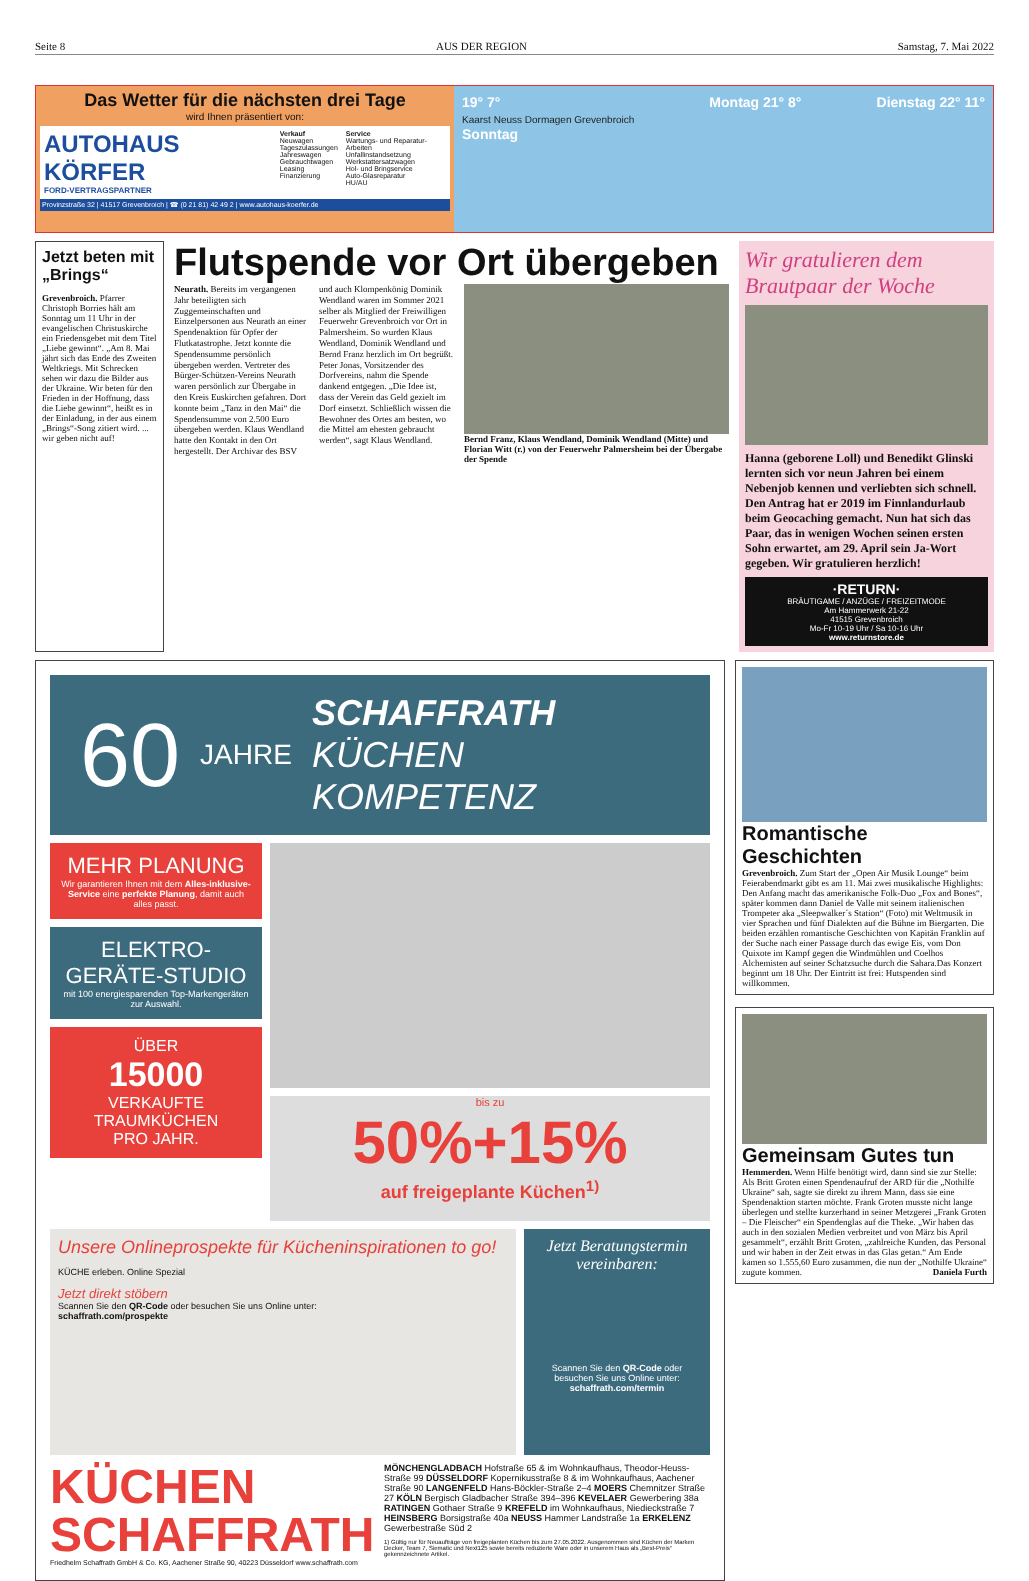Seite 8 AUS DER REGION Samstag, 7. Mai 2022
Das Wetter für die nächsten drei Tage
wird Ihnen präsentiert von:
AUTOHAUS KÖRFER
FORD-VERTRAGSPARTNER
Verkauf
Neuwagen
Tageszulassungen
Jahreswagen
Gebrauchtwagen
Leasing
Finanzierung
Service
Wartungs- und Reparatur-Arbeiten
Unfallinstandsetzung
Werkstattersatzwagen
Hol- und Bringservice
Auto-Glasreparatur
HU/AU
Provinzstraße 32 | 41517 Grevenbroich | ☎ (0 21 81) 42 49 2 | www.autohaus-koerfer.de
19° 7°
Kaarst Neuss Dormagen Grevenbroich
Sonntag
Montag 21° 8° Dienstag 22° 11°
Jetzt beten mit „Brings“
Grevenbroich. Pfarrer Christoph Borries hält am Sonntag um 11 Uhr in der evangelischen Christuskirche ein Friedensgebet mit dem Titel „Liebe gewinnt“. „Am 8. Mai jährt sich das Ende des Zweiten Weltkriegs. Mit Schrecken sehen wir dazu die Bilder aus der Ukraine. Wir beten für den Frieden in der Hoffnung, dass die Liebe gewinnt“, heißt es in der Einladung, in der aus einem „Brings“-Song zitiert wird. ... wir geben nicht auf!
Flutspende vor Ort übergeben
Neurath. Bereits im vergangenen Jahr beteiligten sich Zuggemeinschaften und Einzelpersonen aus Neurath an einer Spendenaktion für Opfer der Flutkatastrophe. Jetzt konnte die Spendensumme persönlich übergeben werden. Vertreter des Bürger-Schützen-Vereins Neurath waren persönlich zur Übergabe in den Kreis Euskirchen gefahren. Dort konnte beim „Tanz in den Mai“ die Spendensumme von 2.500 Euro übergeben werden. Klaus Wendland hatte den Kontakt in den Ort hergestellt. Der Archivar des BSV und auch Klompenkönig Dominik Wendland waren im Sommer 2021 selber als Mitglied der Freiwilligen Feuerwehr Grevenbroich vor Ort in Palmersheim. So wurden Klaus Wendland, Dominik Wendland und Bernd Franz herzlich im Ort begrüßt. Peter Jonas, Vorsitzender des Dorfvereins, nahm die Spende dankend entgegen. „Die Idee ist, dass der Verein das Geld gezielt im Dorf einsetzt. Schließlich wissen die Bewohner des Ortes am besten, wo die Mittel am ehesten gebraucht werden“, sagt Klaus Wendland.
Bernd Franz, Klaus Wendland, Dominik Wendland (Mitte) und Florian Witt (r.) von der Feuerwehr Palmersheim bei der Übergabe der Spende
Wir gratulieren dem Brautpaar der Woche
Hanna (geborene Loll) und Benedikt Glinski lernten sich vor neun Jahren bei einem Nebenjob kennen und verliebten sich schnell. Den Antrag hat er 2019 im Finnlandurlaub beim Geocaching gemacht. Nun hat sich das Paar, das in wenigen Wochen seinen ersten Sohn erwartet, am 29. April sein Ja-Wort gegeben. Wir gratulieren herzlich!
·RETURN·
BRÄUTIGAME / ANZÜGE / FREIZEITMODE
Am Hammerwerk 21-22
41515 Grevenbroich
Mo-Fr 10-19 Uhr / Sa 10-16 Uhr
www.returnstore.de
60 JAHRE
SCHAFFRATH
KÜCHEN
KOMPETENZ
MEHR PLANUNG
Wir garantieren Ihnen mit dem Alles-inklusive-Service eine perfekte Planung, damit auch alles passt.
ELEKTRO-GERÄTE-STUDIO
mit 100 energiesparenden Top-Markengeräten zur Auswahl.
ÜBER
15000
VERKAUFTE TRAUMKÜCHEN
PRO JAHR.
bis zu
50%+15%
auf freigeplante Küchen<sup>1)</sup>
Unsere Onlineprospekte für Kücheninspirationen to go!
KÜCHE erleben. Online Spezial
Jetzt direkt stöbern
Scannen Sie den QR-Code oder besuchen Sie uns Online unter:
schaffrath.com/prospekte
Jetzt Beratungstermin vereinbaren:
Scannen Sie den QR-Code oder besuchen Sie uns Online unter:
schaffrath.com/termin
KÜCHEN
SCHAFFRATH
Friedhelm Schaffrath GmbH & Co. KG, Aachener Straße 90, 40223 Düsseldorf www.schaffrath.com
MÖNCHENGLADBACH Hofstraße 65 & im Wohnkaufhaus, Theodor-Heuss-Straße 99 DÜSSELDORF Kopernikusstraße 8 & im Wohnkaufhaus, Aachener Straße 90 LANGENFELD Hans-Böckler-Straße 2–4 MOERS Chemnitzer Straße 27 KÖLN Bergisch Gladbacher Straße 394–396 KEVELAER Gewerbering 38a RATINGEN Gothaer Straße 9 KREFELD im Wohnkaufhaus, Niedieckstraße 7 HEINSBERG Borsigstraße 40a NEUSS Hammer Landstraße 1a ERKELENZ Gewerbestraße Süd 2
1) Gültig nur für Neuaufträge von freigeplanten Küchen bis zum 27.05.2022. Ausgenommen sind Küchen der Marken Decker, Team 7, Siematic und Next125 sowie bereits reduzierte Ware oder in unserem Haus als „Best-Preis“ gekennzeichnete Artikel.
Romantische Geschichten
Grevenbroich. Zum Start der „Open Air Musik Lounge“ beim Feierabendmarkt gibt es am 11. Mai zwei musikalische Highlights: Den Anfang macht das amerikanische Folk-Duo „Fox and Bones“, später kommen dann Daniel de Valle mit seinem italienischen Trompeter aka „Sleepwalker´s Station“ (Foto) mit Weltmusik in vier Sprachen und fünf Dialekten auf die Bühne im Biergarten. Die beiden erzählen romantische Geschichten von Kapitän Franklin auf der Suche nach einer Passage durch das ewige Eis, vom Don Quixote im Kampf gegen die Windmühlen und Coelhos Alchemisten auf seiner Schatzsuche durch die Sahara.Das Konzert beginnt um 18 Uhr. Der Eintritt ist frei: Hutspenden sind willkommen.
Gemeinsam Gutes tun
Hemmerden. Wenn Hilfe benötigt wird, dann sind sie zur Stelle: Als Britt Groten einen Spendenaufruf der ARD für die „Nothilfe Ukraine“ sah, sagte sie direkt zu ihrem Mann, dass sie eine Spendenaktion starten möchte. Frank Groten musste nicht lange überlegen und stellte kurzerhand in seiner Metzgerei „Frank Groten – Die Fleischer“ ein Spendenglas auf die Theke. „Wir haben das auch in den sozialen Medien verbreitet und von März bis April gesammelt“, erzählt Britt Groten, „zahlreiche Kunden, das Personal und wir haben in der Zeit etwas in das Glas getan.“ Am Ende kamen so 1.555,60 Euro zusammen, die nun der „Nothilfe Ukraine“ zugute kommen. Daniela Furth